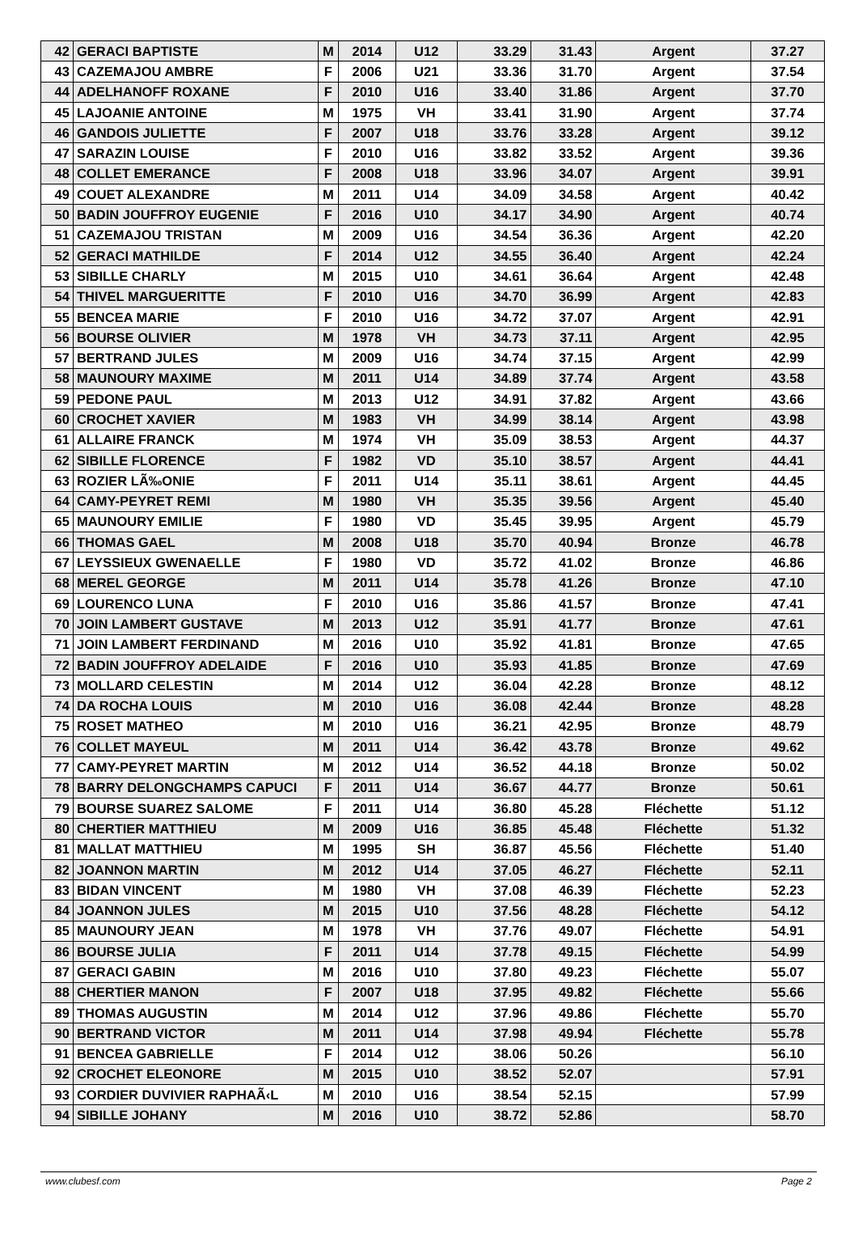| 42 | GERACI BAPTISTE | M | 2014 | U12 | 33.29 | 31.43 | Argent | 37.27 |
| 43 | CAZEMAJOU AMBRE | F | 2006 | U21 | 33.36 | 31.70 | Argent | 37.54 |
| 44 | ADELHANOFF ROXANE | F | 2010 | U16 | 33.40 | 31.86 | Argent | 37.70 |
| 45 | LAJOANIE ANTOINE | M | 1975 | VH | 33.41 | 31.90 | Argent | 37.74 |
| 46 | GANDOIS JULIETTE | F | 2007 | U18 | 33.76 | 33.28 | Argent | 39.12 |
| 47 | SARAZIN LOUISE | F | 2010 | U16 | 33.82 | 33.52 | Argent | 39.36 |
| 48 | COLLET EMERANCE | F | 2008 | U18 | 33.96 | 34.07 | Argent | 39.91 |
| 49 | COUET ALEXANDRE | M | 2011 | U14 | 34.09 | 34.58 | Argent | 40.42 |
| 50 | BADIN JOUFFROY EUGENIE | F | 2016 | U10 | 34.17 | 34.90 | Argent | 40.74 |
| 51 | CAZEMAJOU TRISTAN | M | 2009 | U16 | 34.54 | 36.36 | Argent | 42.20 |
| 52 | GERACI MATHILDE | F | 2014 | U12 | 34.55 | 36.40 | Argent | 42.24 |
| 53 | SIBILLE CHARLY | M | 2015 | U10 | 34.61 | 36.64 | Argent | 42.48 |
| 54 | THIVEL MARGUERITTE | F | 2010 | U16 | 34.70 | 36.99 | Argent | 42.83 |
| 55 | BENCEA MARIE | F | 2010 | U16 | 34.72 | 37.07 | Argent | 42.91 |
| 56 | BOURSE OLIVIER | M | 1978 | VH | 34.73 | 37.11 | Argent | 42.95 |
| 57 | BERTRAND JULES | M | 2009 | U16 | 34.74 | 37.15 | Argent | 42.99 |
| 58 | MAUNOURY MAXIME | M | 2011 | U14 | 34.89 | 37.74 | Argent | 43.58 |
| 59 | PEDONE PAUL | M | 2013 | U12 | 34.91 | 37.82 | Argent | 43.66 |
| 60 | CROCHET XAVIER | M | 1983 | VH | 34.99 | 38.14 | Argent | 43.98 |
| 61 | ALLAIRE FRANCK | M | 1974 | VH | 35.09 | 38.53 | Argent | 44.37 |
| 62 | SIBILLE FLORENCE | F | 1982 | VD | 35.10 | 38.57 | Argent | 44.41 |
| 63 | ROZIER LÃ‰ONIE | F | 2011 | U14 | 35.11 | 38.61 | Argent | 44.45 |
| 64 | CAMY-PEYRET REMI | M | 1980 | VH | 35.35 | 39.56 | Argent | 45.40 |
| 65 | MAUNOURY EMILIE | F | 1980 | VD | 35.45 | 39.95 | Argent | 45.79 |
| 66 | THOMAS GAEL | M | 2008 | U18 | 35.70 | 40.94 | Bronze | 46.78 |
| 67 | LEYSSIEUX GWENAELLE | F | 1980 | VD | 35.72 | 41.02 | Bronze | 46.86 |
| 68 | MEREL GEORGE | M | 2011 | U14 | 35.78 | 41.26 | Bronze | 47.10 |
| 69 | LOURENCO LUNA | F | 2010 | U16 | 35.86 | 41.57 | Bronze | 47.41 |
| 70 | JOIN LAMBERT GUSTAVE | M | 2013 | U12 | 35.91 | 41.77 | Bronze | 47.61 |
| 71 | JOIN LAMBERT FERDINAND | M | 2016 | U10 | 35.92 | 41.81 | Bronze | 47.65 |
| 72 | BADIN JOUFFROY ADELAIDE | F | 2016 | U10 | 35.93 | 41.85 | Bronze | 47.69 |
| 73 | MOLLARD CELESTIN | M | 2014 | U12 | 36.04 | 42.28 | Bronze | 48.12 |
| 74 | DA ROCHA LOUIS | M | 2010 | U16 | 36.08 | 42.44 | Bronze | 48.28 |
| 75 | ROSET MATHEO | M | 2010 | U16 | 36.21 | 42.95 | Bronze | 48.79 |
| 76 | COLLET MAYEUL | M | 2011 | U14 | 36.42 | 43.78 | Bronze | 49.62 |
| 77 | CAMY-PEYRET MARTIN | M | 2012 | U14 | 36.52 | 44.18 | Bronze | 50.02 |
| 78 | BARRY DELONGCHAMPS CAPUCI | F | 2011 | U14 | 36.67 | 44.77 | Bronze | 50.61 |
| 79 | BOURSE SUAREZ SALOME | F | 2011 | U14 | 36.80 | 45.28 | Fléchette | 51.12 |
| 80 | CHERTIER MATTHIEU | M | 2009 | U16 | 36.85 | 45.48 | Fléchette | 51.32 |
| 81 | MALLAT MATTHIEU | M | 1995 | SH | 36.87 | 45.56 | Fléchette | 51.40 |
| 82 | JOANNON MARTIN | M | 2012 | U14 | 37.05 | 46.27 | Fléchette | 52.11 |
| 83 | BIDAN VINCENT | M | 1980 | VH | 37.08 | 46.39 | Fléchette | 52.23 |
| 84 | JOANNON JULES | M | 2015 | U10 | 37.56 | 48.28 | Fléchette | 54.12 |
| 85 | MAUNOURY JEAN | M | 1978 | VH | 37.76 | 49.07 | Fléchette | 54.91 |
| 86 | BOURSE JULIA | F | 2011 | U14 | 37.78 | 49.15 | Fléchette | 54.99 |
| 87 | GERACI GABIN | M | 2016 | U10 | 37.80 | 49.23 | Fléchette | 55.07 |
| 88 | CHERTIER MANON | F | 2007 | U18 | 37.95 | 49.82 | Fléchette | 55.66 |
| 89 | THOMAS AUGUSTIN | M | 2014 | U12 | 37.96 | 49.86 | Fléchette | 55.70 |
| 90 | BERTRAND VICTOR | M | 2011 | U14 | 37.98 | 49.94 | Fléchette | 55.78 |
| 91 | BENCEA GABRIELLE | F | 2014 | U12 | 38.06 | 50.26 | | 56.10 |
| 92 | CROCHET ELEONORE | M | 2015 | U10 | 38.52 | 52.07 | | 57.91 |
| 93 | CORDIER DUVIVIER RAPHAÃ‹L | M | 2010 | U16 | 38.54 | 52.15 | | 57.99 |
| 94 | SIBILLE JOHANY | M | 2016 | U10 | 38.72 | 52.86 | | 58.70 |
www.clubesf.com Page 2